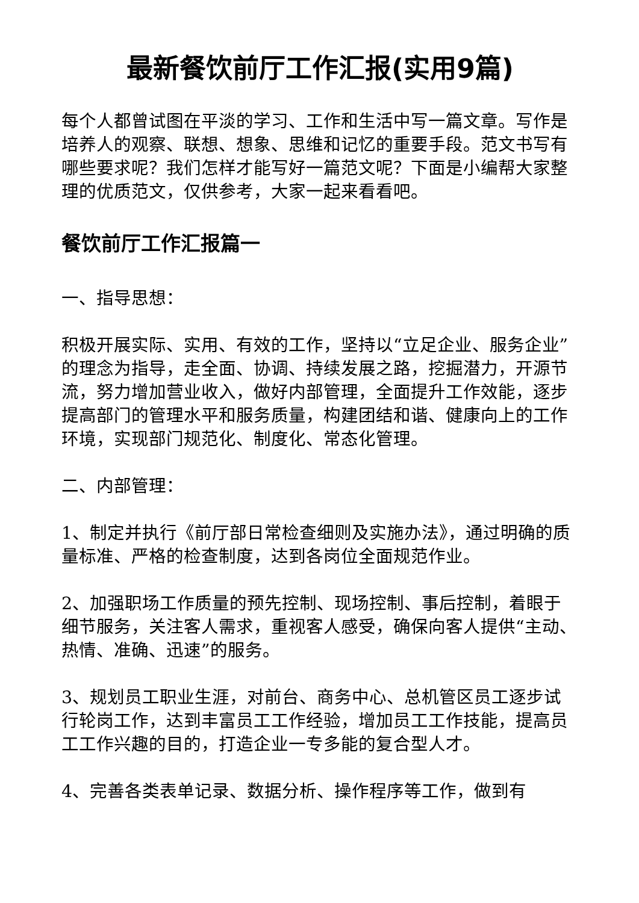最新餐饮前厅工作汇报(实用9篇)
每个人都曾试图在平淡的学习、工作和生活中写一篇文章。写作是培养人的观察、联想、想象、思维和记忆的重要手段。范文书写有哪些要求呢？我们怎样才能写好一篇范文呢？下面是小编帮大家整理的优质范文，仅供参考，大家一起来看看吧。
餐饮前厅工作汇报篇一
一、指导思想：
积极开展实际、实用、有效的工作，坚持以“立足企业、服务企业”的理念为指导，走全面、协调、持续发展之路，挖掘潜力，开源节流，努力增加营业收入，做好内部管理，全面提升工作效能，逐步提高部门的管理水平和服务质量，构建团结和谐、健康向上的工作环境，实现部门规范化、制度化、常态化管理。
二、内部管理：
1、制定并执行《前厅部日常检查细则及实施办法》，通过明确的质量标准、严格的检查制度，达到各岗位全面规范作业。
2、加强职场工作质量的预先控制、现场控制、事后控制，着眼于细节服务，关注客人需求，重视客人感受，确保向客人提供“主动、热情、准确、迅速”的服务。
3、规划员工职业生涯，对前台、商务中心、总机管区员工逐步试行轮岗工作，达到丰富员工工作经验，增加员工工作技能，提高员工工作兴趣的目的，打造企业一专多能的复合型人才。
4、完善各类表单记录、数据分析、操作程序等工作，做到有